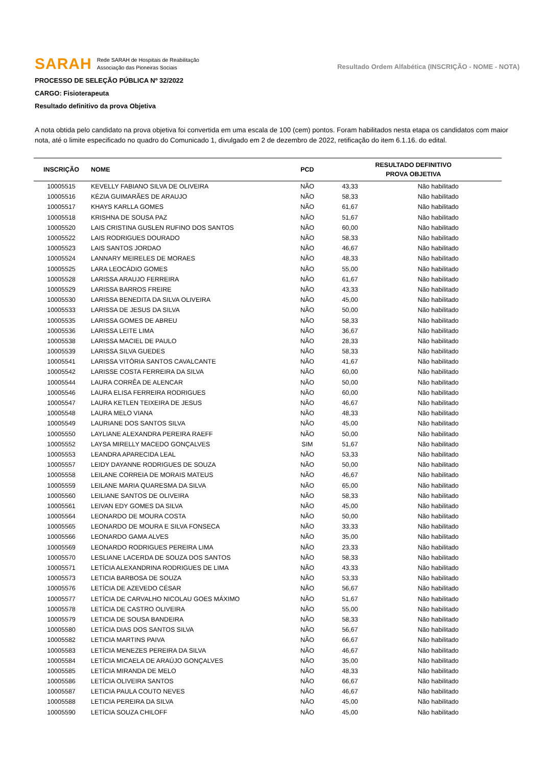SARAH
Rede SARAH de Hospitais de Reabilitação
Associação das Pioneiras Sociais
Resultado Ordem Alfabética (INSCRIÇÃO - NOME - NOTA)
PROCESSO DE SELEÇÃO PÚBLICA Nº 32/2022
CARGO: Fisioterapeuta
Resultado definitivo da prova Objetiva
A nota obtida pelo candidato na prova objetiva foi convertida em uma escala de 100 (cem) pontos. Foram habilitados nesta etapa os candidatos com maior nota, até o limite especificado no quadro do Comunicado 1, divulgado em 2 de dezembro de 2022, retificação do item 6.1.16. do edital.
| INSCRIÇÃO | NOME | PCD | RESULTADO DEFINITIVO PROVA OBJETIVA | |
| --- | --- | --- | --- | --- |
| 10005515 | KEVELLY FABIANO SILVA DE OLIVEIRA | NÃO | 43,33 | Não habilitado |
| 10005516 | KÉZIA GUIMARÃES DE ARAUJO | NÃO | 58,33 | Não habilitado |
| 10005517 | KHAYS KARLLA GOMES | NÃO | 61,67 | Não habilitado |
| 10005518 | KRISHNA DE SOUSA PAZ | NÃO | 51,67 | Não habilitado |
| 10005520 | LAIS CRISTINA GUSLEN RUFINO DOS SANTOS | NÃO | 60,00 | Não habilitado |
| 10005522 | LAIS RODRIGUES DOURADO | NÃO | 58,33 | Não habilitado |
| 10005523 | LAIS SANTOS JORDAO | NÃO | 46,67 | Não habilitado |
| 10005524 | LANNARY MEIRELES DE MORAES | NÃO | 48,33 | Não habilitado |
| 10005525 | LARA LEOCÁDIO GOMES | NÃO | 55,00 | Não habilitado |
| 10005528 | LARISSA ARAUJO FERREIRA | NÃO | 61,67 | Não habilitado |
| 10005529 | LARISSA BARROS FREIRE | NÃO | 43,33 | Não habilitado |
| 10005530 | LARISSA BENEDITA DA SILVA OLIVEIRA | NÃO | 45,00 | Não habilitado |
| 10005533 | LARISSA DE JESUS DA SILVA | NÃO | 50,00 | Não habilitado |
| 10005535 | LARISSA GOMES DE ABREU | NÃO | 58,33 | Não habilitado |
| 10005536 | LARISSA LEITE LIMA | NÃO | 36,67 | Não habilitado |
| 10005538 | LARISSA MACIEL DE PAULO | NÃO | 28,33 | Não habilitado |
| 10005539 | LARISSA SILVA GUEDES | NÃO | 58,33 | Não habilitado |
| 10005541 | LARISSA VITÓRIA SANTOS CAVALCANTE | NÃO | 41,67 | Não habilitado |
| 10005542 | LARISSE COSTA FERREIRA DA SILVA | NÃO | 60,00 | Não habilitado |
| 10005544 | LAURA CORRÊA DE ALENCAR | NÃO | 50,00 | Não habilitado |
| 10005546 | LAURA ELISA FERREIRA RODRIGUES | NÃO | 60,00 | Não habilitado |
| 10005547 | LAURA KETLEN TEIXEIRA DE JESUS | NÃO | 46,67 | Não habilitado |
| 10005548 | LAURA MELO VIANA | NÃO | 48,33 | Não habilitado |
| 10005549 | LAURIANE DOS SANTOS SILVA | NÃO | 45,00 | Não habilitado |
| 10005550 | LAYLIANE ALEXANDRA PEREIRA RAEFF | NÃO | 50,00 | Não habilitado |
| 10005552 | LAYSA MIRELLY MACEDO GONÇALVES | SIM | 51,67 | Não habilitado |
| 10005553 | LEANDRA APARECIDA LEAL | NÃO | 53,33 | Não habilitado |
| 10005557 | LEIDY DAYANNE RODRIGUES DE SOUZA | NÃO | 50,00 | Não habilitado |
| 10005558 | LEILANE CORREIA DE MORAIS MATEUS | NÃO | 46,67 | Não habilitado |
| 10005559 | LEILANE MARIA QUARESMA DA SILVA | NÃO | 65,00 | Não habilitado |
| 10005560 | LEILIANE SANTOS DE OLIVEIRA | NÃO | 58,33 | Não habilitado |
| 10005561 | LEIVAN EDY GOMES DA SILVA | NÃO | 45,00 | Não habilitado |
| 10005564 | LEONARDO DE MOURA COSTA | NÃO | 50,00 | Não habilitado |
| 10005565 | LEONARDO DE MOURA E SILVA FONSECA | NÃO | 33,33 | Não habilitado |
| 10005566 | LEONARDO GAMA ALVES | NÃO | 35,00 | Não habilitado |
| 10005569 | LEONARDO RODRIGUES PEREIRA LIMA | NÃO | 23,33 | Não habilitado |
| 10005570 | LESLIANE LACERDA DE SOUZA DOS SANTOS | NÃO | 58,33 | Não habilitado |
| 10005571 | LETÍCIA ALEXANDRINA RODRIGUES DE LIMA | NÃO | 43,33 | Não habilitado |
| 10005573 | LETICIA BARBOSA DE SOUZA | NÃO | 53,33 | Não habilitado |
| 10005576 | LETÍCIA DE AZEVEDO CÉSAR | NÃO | 56,67 | Não habilitado |
| 10005577 | LETÍCIA DE CARVALHO NICOLAU GOES MÁXIMO | NÃO | 51,67 | Não habilitado |
| 10005578 | LETÍCIA DE CASTRO OLIVEIRA | NÃO | 55,00 | Não habilitado |
| 10005579 | LETICIA DE SOUSA BANDEIRA | NÃO | 58,33 | Não habilitado |
| 10005580 | LETÍCIA DIAS DOS SANTOS SILVA | NÃO | 56,67 | Não habilitado |
| 10005582 | LETICIA MARTINS PAIVA | NÃO | 66,67 | Não habilitado |
| 10005583 | LETÍCIA MENEZES PEREIRA DA SILVA | NÃO | 46,67 | Não habilitado |
| 10005584 | LETÍCIA MICAELA DE ARAÚJO GONÇALVES | NÃO | 35,00 | Não habilitado |
| 10005585 | LETÍCIA MIRANDA DE MELO | NÃO | 48,33 | Não habilitado |
| 10005586 | LETÍCIA OLIVEIRA SANTOS | NÃO | 66,67 | Não habilitado |
| 10005587 | LETICIA PAULA COUTO NEVES | NÃO | 46,67 | Não habilitado |
| 10005588 | LETICIA PEREIRA DA SILVA | NÃO | 45,00 | Não habilitado |
| 10005590 | LETÍCIA SOUZA CHILOFF | NÃO | 45,00 | Não habilitado |